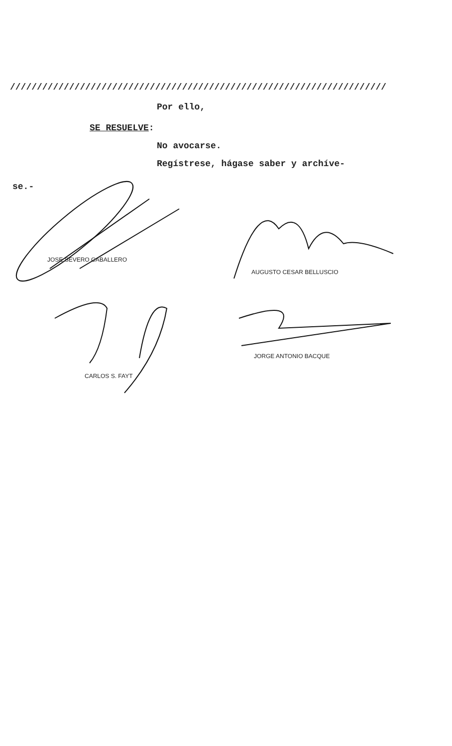//////////////////////////////////////////////////////////////////////
Por ello,
SE RESUELVE:
No avocarse.
Regístrese, hágase saber y archíve-
se.-
JOSE SEVERO CABALLERO
AUGUSTO CESAR BELLUSCIO
CARLOS S. FAYT
JORGE ANTONIO BACQUE